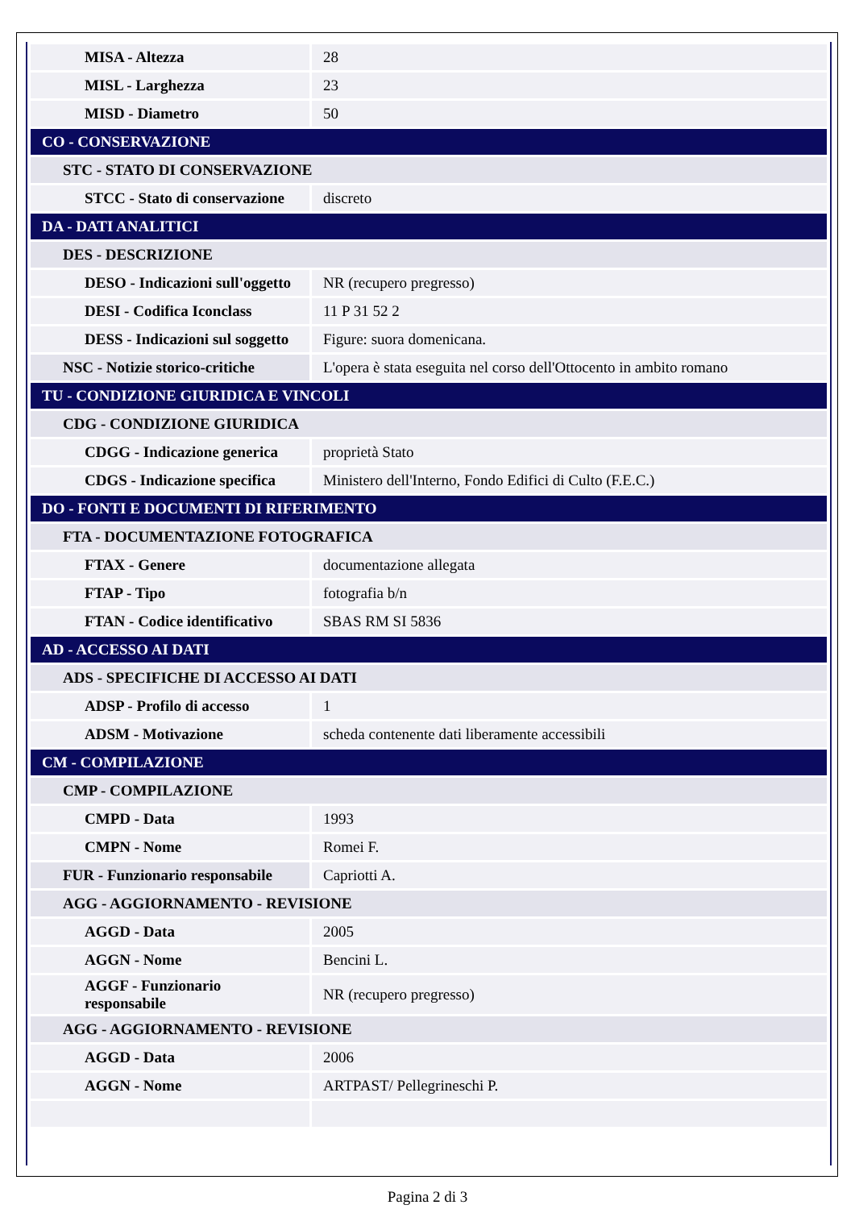| MISA - Altezza | 28 |
| MISL - Larghezza | 23 |
| MISD - Diametro | 50 |
| CO - CONSERVAZIONE | |
| STC - STATO DI CONSERVAZIONE | |
| STCC - Stato di conservazione | discreto |
| DA - DATI ANALITICI | |
| DES - DESCRIZIONE | |
| DESO - Indicazioni sull'oggetto | NR (recupero pregresso) |
| DESI - Codifica Iconclass | 11 P 31 52 2 |
| DESS - Indicazioni sul soggetto | Figure: suora domenicana. |
| NSC - Notizie storico-critiche | L'opera è stata eseguita nel corso dell'Ottocento in ambito romano |
| TU - CONDIZIONE GIURIDICA E VINCOLI | |
| CDG - CONDIZIONE GIURIDICA | |
| CDGG - Indicazione generica | proprietà Stato |
| CDGS - Indicazione specifica | Ministero dell'Interno, Fondo Edifici di Culto (F.E.C.) |
| DO - FONTI E DOCUMENTI DI RIFERIMENTO | |
| FTA - DOCUMENTAZIONE FOTOGRAFICA | |
| FTAX - Genere | documentazione allegata |
| FTAP - Tipo | fotografia b/n |
| FTAN - Codice identificativo | SBAS RM SI 5836 |
| AD - ACCESSO AI DATI | |
| ADS - SPECIFICHE DI ACCESSO AI DATI | |
| ADSP - Profilo di accesso | 1 |
| ADSM - Motivazione | scheda contenente dati liberamente accessibili |
| CM - COMPILAZIONE | |
| CMP - COMPILAZIONE | |
| CMPD - Data | 1993 |
| CMPN - Nome | Romei F. |
| FUR - Funzionario responsabile | Capriotti A. |
| AGG - AGGIORNAMENTO - REVISIONE | |
| AGGD - Data | 2005 |
| AGGN - Nome | Bencini L. |
| AGGF - Funzionario responsabile | NR (recupero pregresso) |
| AGG - AGGIORNAMENTO - REVISIONE | |
| AGGD - Data | 2006 |
| AGGN - Nome | ARTPAST/ Pellegrineschi P. |
Pagina 2 di 3